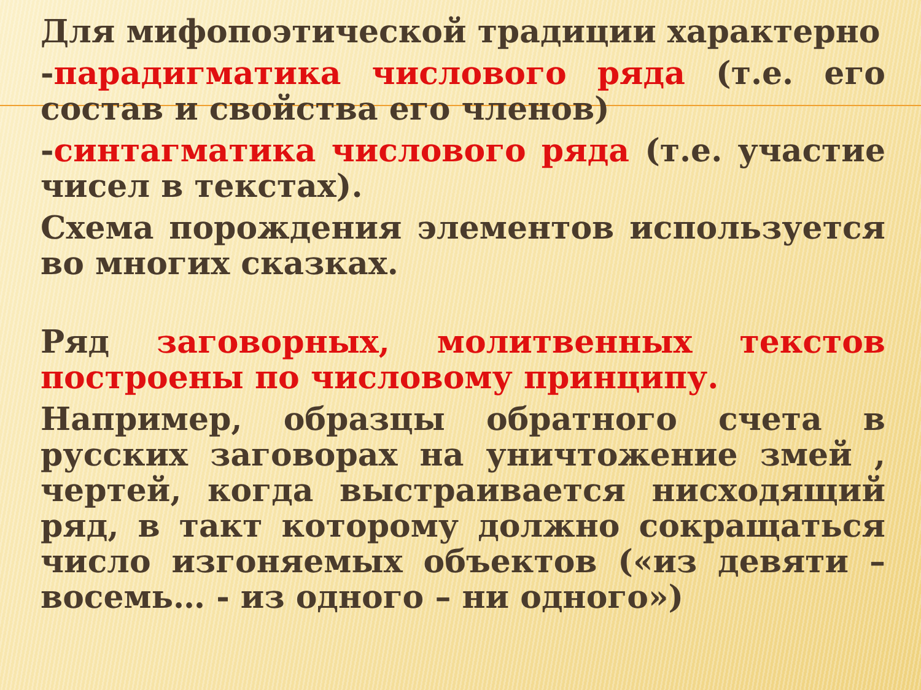Для мифопоэтической традиции характерно
-парадигматика числового ряда (т.е. его состав и свойства его членов)
-синтагматика числового ряда (т.е. участие чисел в текстах).
Схема порождения элементов используется во многих сказках.
Ряд заговорных, молитвенных текстов построены по числовому принципу.
Например, образцы обратного счета в русских заговорах на уничтожение змей , чертей, когда выстраивается нисходящий ряд, в такт которому должно сокращаться число изгоняемых объектов («из девяти – восемь… - из одного – ни одного»)